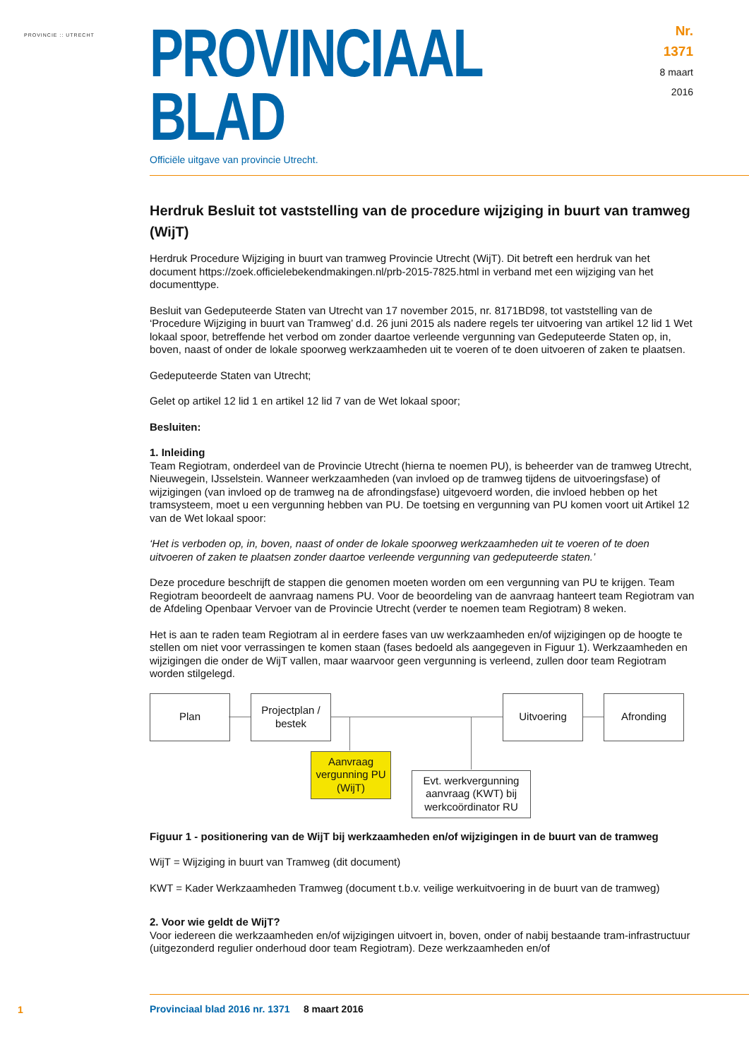PROVINCIE :: UTRECHT
PROVINCIAAL BLAD
Nr. 1371
8 maart
2016
Officiële uitgave van provincie Utrecht.
Herdruk Besluit tot vaststelling van de procedure wijziging in buurt van tramweg (WijT)
Herdruk Procedure Wijziging in buurt van tramweg Provincie Utrecht (WijT). Dit betreft een herdruk van het document https://zoek.officielebekendmakingen.nl/prb-2015-7825.html in verband met een wijziging van het documenttype.
Besluit van Gedeputeerde Staten van Utrecht van 17 november 2015, nr. 8171BD98, tot vaststelling van de ‘Procedure Wijziging in buurt van Tramweg’ d.d. 26 juni 2015 als nadere regels ter uitvoering van artikel 12 lid 1 Wet lokaal spoor, betreffende het verbod om zonder daartoe verleende vergunning van Gedeputeerde Staten op, in, boven, naast of onder de lokale spoorweg werkzaamheden uit te voeren of te doen uitvoeren of zaken te plaatsen.
Gedeputeerde Staten van Utrecht;
Gelet op artikel 12 lid 1 en artikel 12 lid 7 van de Wet lokaal spoor;
Besluiten:
1. Inleiding
Team Regiotram, onderdeel van de Provincie Utrecht (hierna te noemen PU), is beheerder van de tramweg Utrecht, Nieuwegein, IJsselstein. Wanneer werkzaamheden (van invloed op de tramweg tijdens de uitvoeringsfase) of wijzigingen (van invloed op de tramweg na de afrondingsfase) uitgevoerd worden, die invloed hebben op het tramsysteem, moet u een vergunning hebben van PU. De toetsing en vergunning van PU komen voort uit Artikel 12 van de Wet lokaal spoor:
‘Het is verboden op, in, boven, naast of onder de lokale spoorweg werkzaamheden uit te voeren of te doen uitvoeren of zaken te plaatsen zonder daartoe verleende vergunning van gedeputeerde staten.’
Deze procedure beschrijft de stappen die genomen moeten worden om een vergunning van PU te krijgen. Team Regiotram beoordeelt de aanvraag namens PU. Voor de beoordeling van de aanvraag hanteert team Regiotram van de Afdeling Openbaar Vervoer van de Provincie Utrecht (verder te noemen team Regiotram) 8 weken.
Het is aan te raden team Regiotram al in eerdere fases van uw werkzaamheden en/of wijzigingen op de hoogte te stellen om niet voor verrassingen te komen staan (fases bedoeld als aangegeven in Figuur 1). Werkzaamheden en wijzigingen die onder de WijT vallen, maar waarvoor geen vergunning is verleend, zullen door team Regiotram worden stilgelegd.
Plan
Projectplan / bestek
Uitvoering Afronding
Aanvraag vergunning PU (WijT)
Evt. werkvergunning aanvraag (KWT) bij werkcoördinator RU
Figuur 1 - positionering van de WijT bij werkzaamheden en/of wijzigingen in de buurt van de tramweg
WijT = Wijziging in buurt van Tramweg (dit document)
KWT = Kader Werkzaamheden Tramweg (document t.b.v. veilige werkuitvoering in de buurt van de tramweg)
2. Voor wie geldt de WijT?
Voor iedereen die werkzaamheden en/of wijzigingen uitvoert in, boven, onder of nabij bestaande tram-infrastructuur (uitgezonderd regulier onderhoud door team Regiotram). Deze werkzaamheden en/of
1
Provinciaal blad 2016 nr. 1371 8 maart 2016